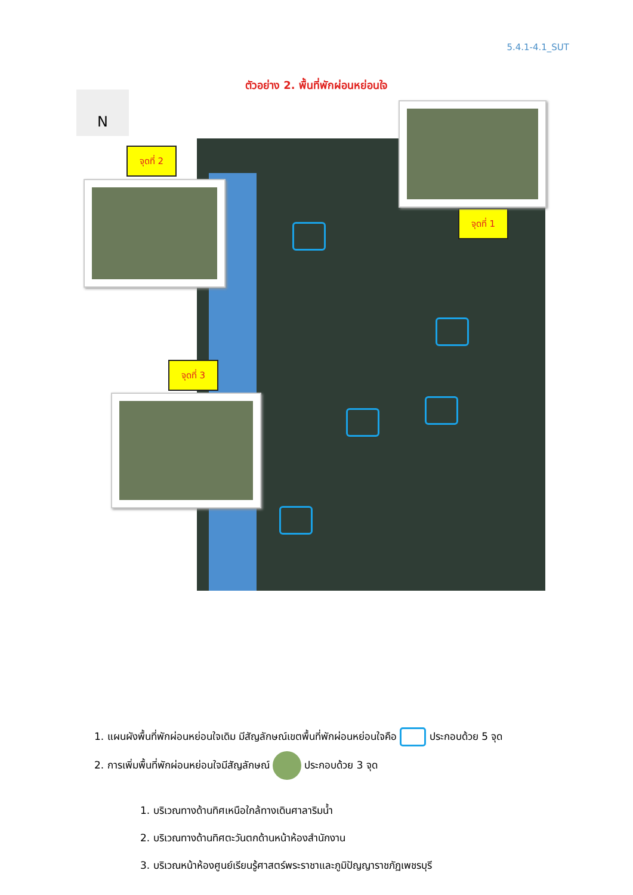5.4.1-4.1_SUT
ตัวอย่าง 2. พื้นที่พักผ่อนหย่อนใจ
N
จุดที่ 2
จุดที่ 1
จุดที่ 3
1. แผนผังพื้นที่พักผ่อนหย่อนใจเดิม มีสัญลักษณ์เขตพื้นที่พักผ่อนหย่อนใจคือ ประกอบด้วย 5 จุด
2. การเพิ่มพื้นที่พักผ่อนหย่อนใจมีสัญลักษณ์ ประกอบด้วย 3 จุด
1. บริเวณทางด้านทิศเหนือใกล้ทางเดินศาลาริมน้ำ
2. บริเวณทางด้านทิศตะวันตกด้านหน้าห้องสำนักงาน
3. บริเวณหน้าห้องศูนย์เรียนรู้ศาสตร์พระราชาและภูมิปัญญาราชภัฏเพชรบุรี